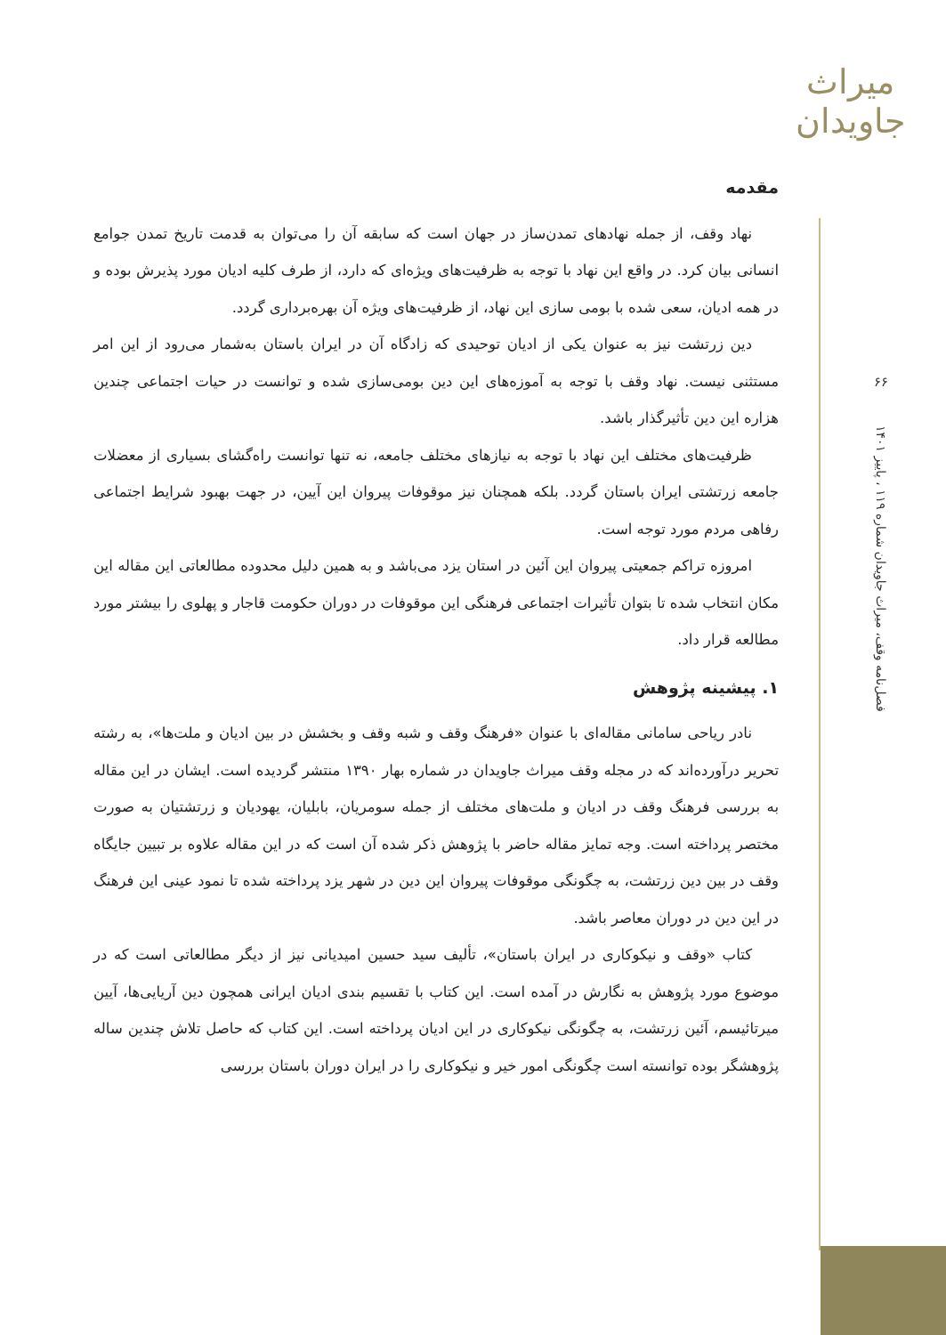میراث جاویدان
۶۶
فصل‌نامه وقف، میراث جاویدان شماره ۱۱۹ ، پاییز ۱۴۰۱
مقدمه
نهاد وقف، از جمله نهادهای تمدن‌ساز در جهان است که سابقه آن را می‌توان به قدمت تاریخ تمدن جوامع انسانی بیان کرد. در واقع این نهاد با توجه به ظرفیت‌های ویژه‌ای که دارد، از طرف کلیه ادیان مورد پذیرش بوده و در همه ادیان، سعی شده با بومی سازی این نهاد، از ظرفیت‌های ویژه آن بهره‌برداری گردد.
دین زرتشت نیز به عنوان یکی از ادیان توحیدی که زادگاه آن در ایران باستان به‌شمار می‌رود از این امر مستثنی نیست. نهاد وقف با توجه به آموزه‌های این دین بومی‌سازی شده و توانست در حیات اجتماعی چندین هزاره این دین تأثیرگذار باشد.
ظرفیت‌های مختلف این نهاد با توجه به نیازهای مختلف جامعه، نه تنها توانست راه‌گشای بسیاری از معضلات جامعه زرتشتی ایران باستان گردد. بلکه همچنان نیز موقوفات پیروان این آیین، در جهت بهبود شرایط اجتماعی رفاهی مردم مورد توجه است.
امروزه تراکم جمعیتی پیروان این آئین در استان یزد می‌باشد و به همین دلیل محدوده مطالعاتی این مقاله این مکان انتخاب شده تا بتوان تأثیرات اجتماعی فرهنگی این موقوفات در دوران حکومت قاجار و پهلوی را بیشتر مورد مطالعه قرار داد.
۱. پیشینه پژوهش
نادر ریاحی سامانی مقاله‌ای با عنوان «فرهنگ وقف و شبه وقف و بخشش در بین ادیان و ملت‌ها»، به رشته تحریر درآورده‌اند که در مجله وقف میراث جاویدان در شماره بهار ۱۳۹۰ منتشر گردیده است. ایشان در این مقاله به بررسی فرهنگ وقف در ادیان و ملت‌های مختلف از جمله سومریان، بابلیان، یهودیان و زرتشتیان به صورت مختصر پرداخته است. وجه تمایز مقاله حاضر با پژوهش ذکر شده آن است که در این مقاله علاوه بر تبیین جایگاه وقف در بین دین زرتشت، به چگونگی موقوفات پیروان این دین در شهر یزد پرداخته شده تا نمود عینی این فرهنگ در این دین در دوران معاصر باشد.
کتاب «وقف و نیکوکاری در ایران باستان»، تألیف سید حسین امیدیانی نیز از دیگر مطالعاتی است که در موضوع مورد پژوهش به نگارش در آمده است. این کتاب با تقسیم بندی ادیان ایرانی همچون دین آریایی‌ها، آیین میرتائیسم، آئین زرتشت، به چگونگی نیکوکاری در این ادیان پرداخته است. این کتاب که حاصل تلاش چندین ساله پژوهشگر بوده توانسته است چگونگی امور خیر و نیکوکاری را در ایران دوران باستان بررسی